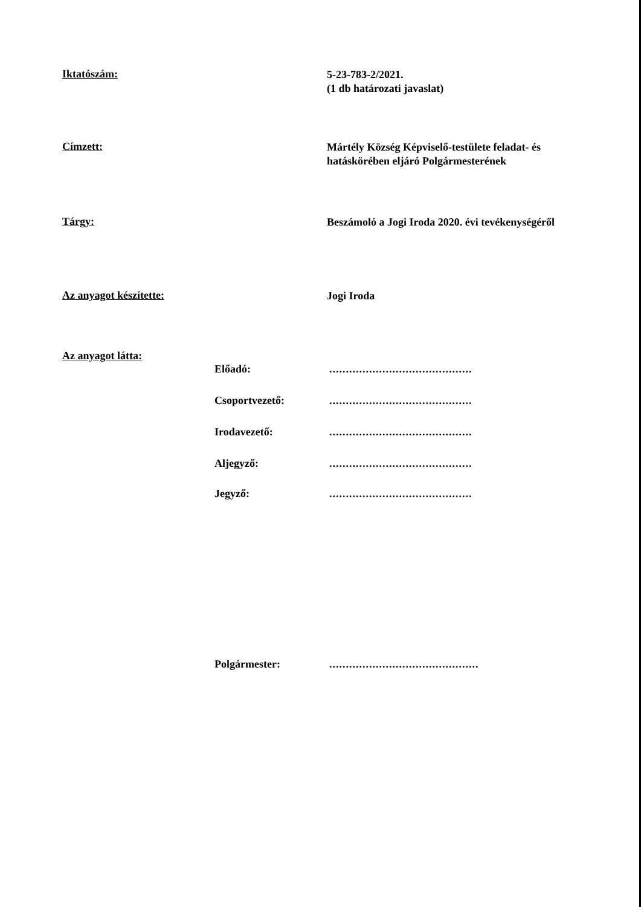Iktatószám:
5-23-783-2/2021.
(1 db határozati javaslat)
Címzett:
Mártély Község Képviselő-testülete feladat- és hatáskörében eljáró Polgármesterének
Tárgy:
Beszámoló a Jogi Iroda 2020. évi tevékenységéről
Az anyagot készítette:
Jogi Iroda
Az anyagot látta:
Előadó: ...........................................
Csoportvezető: ...........................................
Irodavezető: ...........................................
Aljegyző: ...........................................
Jegyző: ...........................................
Polgármester: .............................................